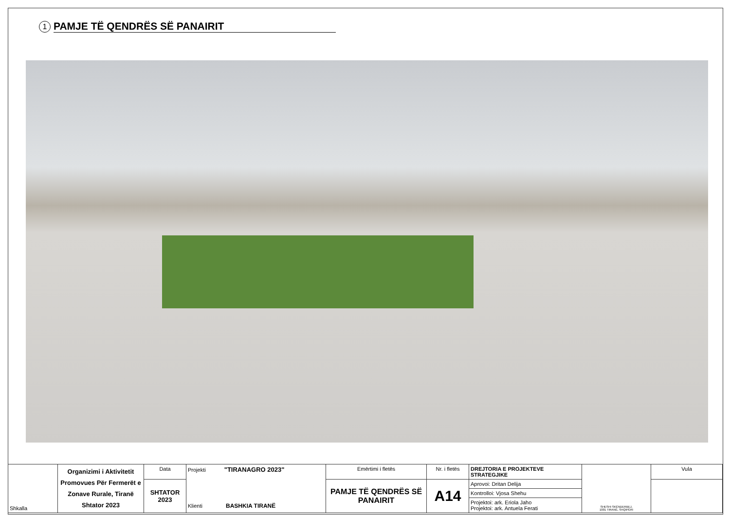1
PAMJE TË QENDRËS SË PANAIRIT
| Shkalla | Organizimi i Aktivitetit Promovues Për Fermerët e Zonave Rurale, Tiranë Shtator 2023 | Data | Projekti "TIRANAGRO 2023" Klienti BASHKIA TIRANË | Emërtimi i fletës | Nr. i fletës | DREJTORIA E PROJEKTEVE STRATEGJIKE | SHESHI SKËNDERBEJ, 1001 TIRANË, SHQIPËRI | Vula |
| | | SHTATOR 2023 | | PAMJE TË QENDRËS SË PANAIRIT | A14 | Aprovoi: Dritan Delija | | |
| | | | | | | Kontrolloi: Vjosa Shehu | | |
| | | | | | | Projektoi: ark. Eriola Jaho Projektoi: ark. Antuela Ferati | | |